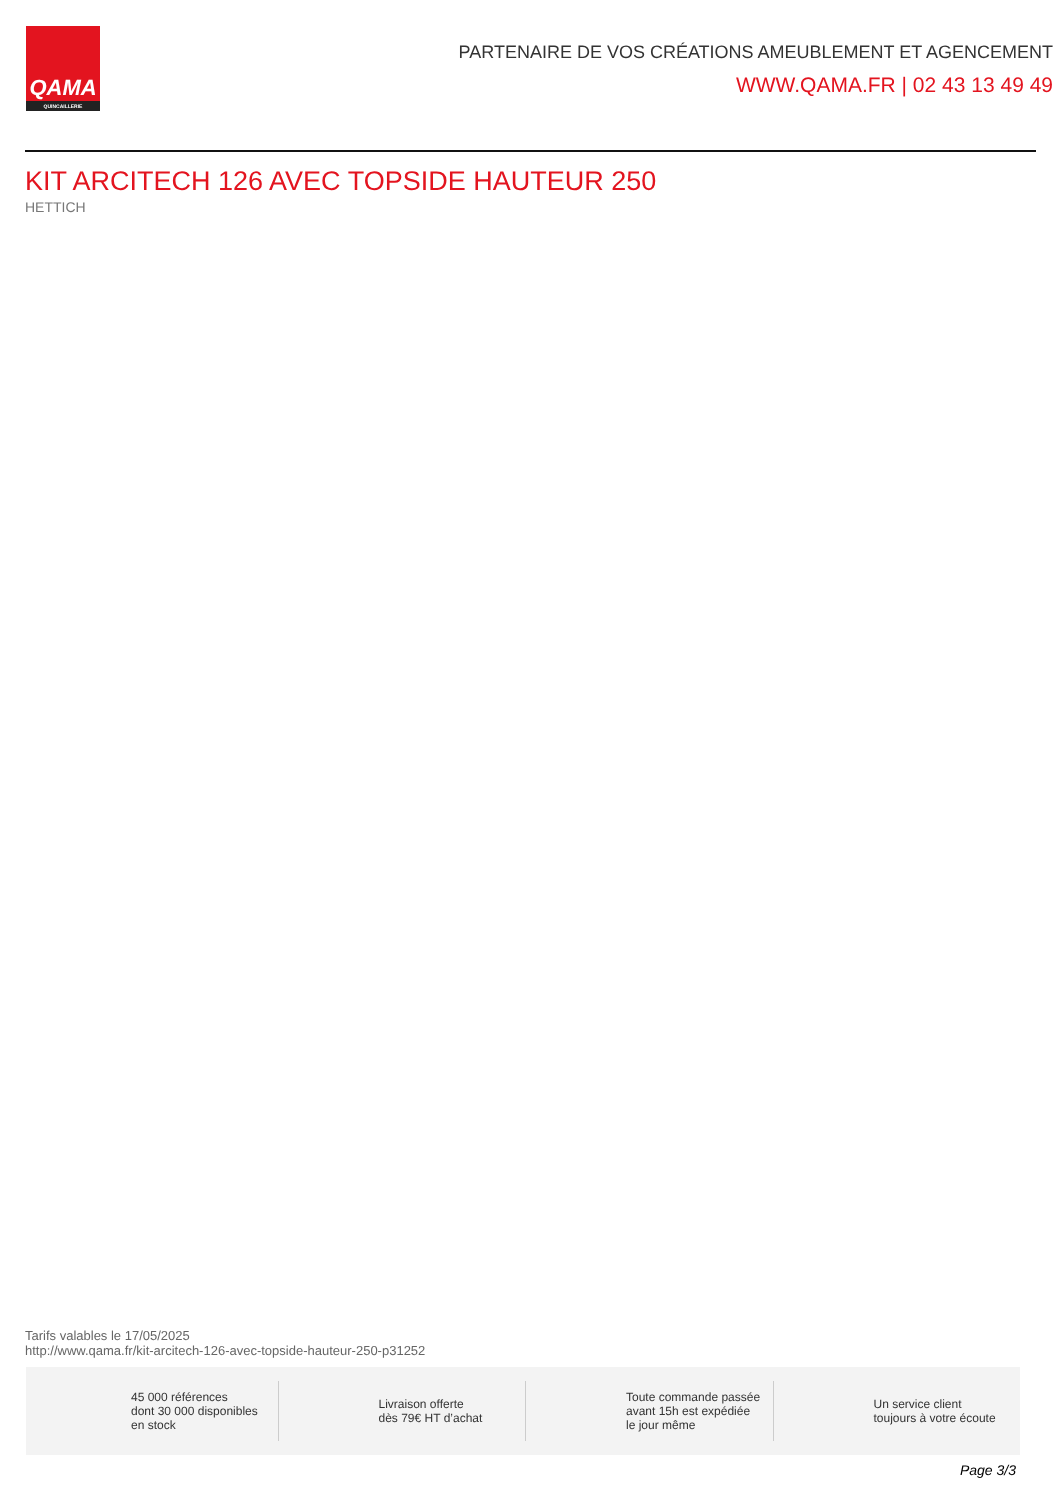QAMA
QUINCAILLERIE
PARTENAIRE DE VOS CRÉATIONS AMEUBLEMENT ET AGENCEMENT
WWW.QAMA.FR | 02 43 13 49 49
KIT ARCITECH 126 AVEC TOPSIDE HAUTEUR 250
HETTICH
Tarifs valables le 17/05/2025
http://www.qama.fr/kit-arcitech-126-avec-topside-hauteur-250-p31252
45 000 références
dont 30 000 disponibles
en stock
Livraison offerte
dès 79€ HT d’achat
Toute commande passée
avant 15h est expédiée
le jour même
Un service client
toujours à votre écoute
Page 3/3